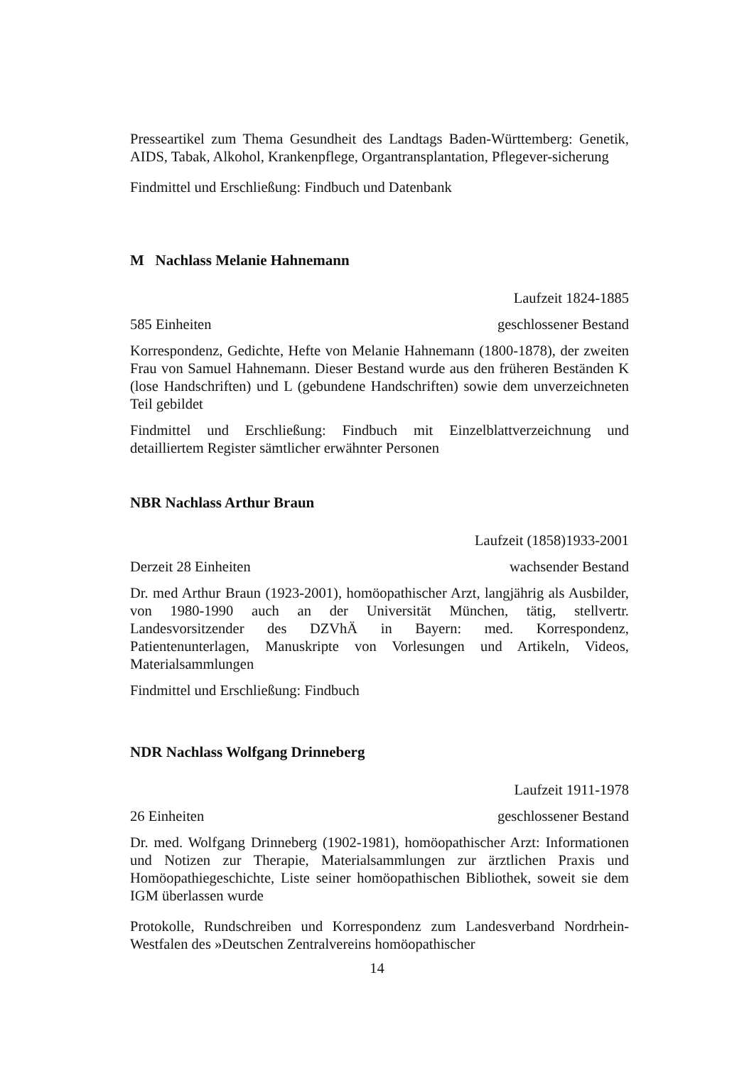Presseartikel zum Thema Gesundheit des Landtags Baden-Württemberg: Genetik, AIDS, Tabak, Alkohol, Krankenpflege, Organtransplantation, Pflegever-sicherung
Findmittel und Erschließung: Findbuch und Datenbank
M Nachlass Melanie Hahnemann
Laufzeit 1824-1885
585 Einheiten geschlossener Bestand
Korrespondenz, Gedichte, Hefte von Melanie Hahnemann (1800-1878), der zweiten Frau von Samuel Hahnemann. Dieser Bestand wurde aus den früheren Beständen K (lose Handschriften) und L (gebundene Handschriften) sowie dem unverzeichneten Teil gebildet
Findmittel und Erschließung: Findbuch mit Einzelblattverzeichnung und detailliertem Register sämtlicher erwähnter Personen
NBR Nachlass Arthur Braun
Laufzeit (1858)1933-2001
Derzeit 28 Einheiten wachsender Bestand
Dr. med Arthur Braun (1923-2001), homöopathischer Arzt, langjährig als Ausbilder, von 1980-1990 auch an der Universität München, tätig, stellvertr. Landesvorsitzender des DZVhÄ in Bayern: med. Korrespondenz, Patientenunterlagen, Manuskripte von Vorlesungen und Artikeln, Videos, Materialsammlungen
Findmittel und Erschließung: Findbuch
NDR Nachlass Wolfgang Drinneberg
Laufzeit 1911-1978
26 Einheiten geschlossener Bestand
Dr. med. Wolfgang Drinneberg (1902-1981), homöopathischer Arzt: Informationen und Notizen zur Therapie, Materialsammlungen zur ärztlichen Praxis und Homöopathiegeschichte, Liste seiner homöopathischen Bibliothek, soweit sie dem IGM überlassen wurde
Protokolle, Rundschreiben und Korrespondenz zum Landesverband Nordrhein-Westfalen des »Deutschen Zentralvereins homöopathischer
14